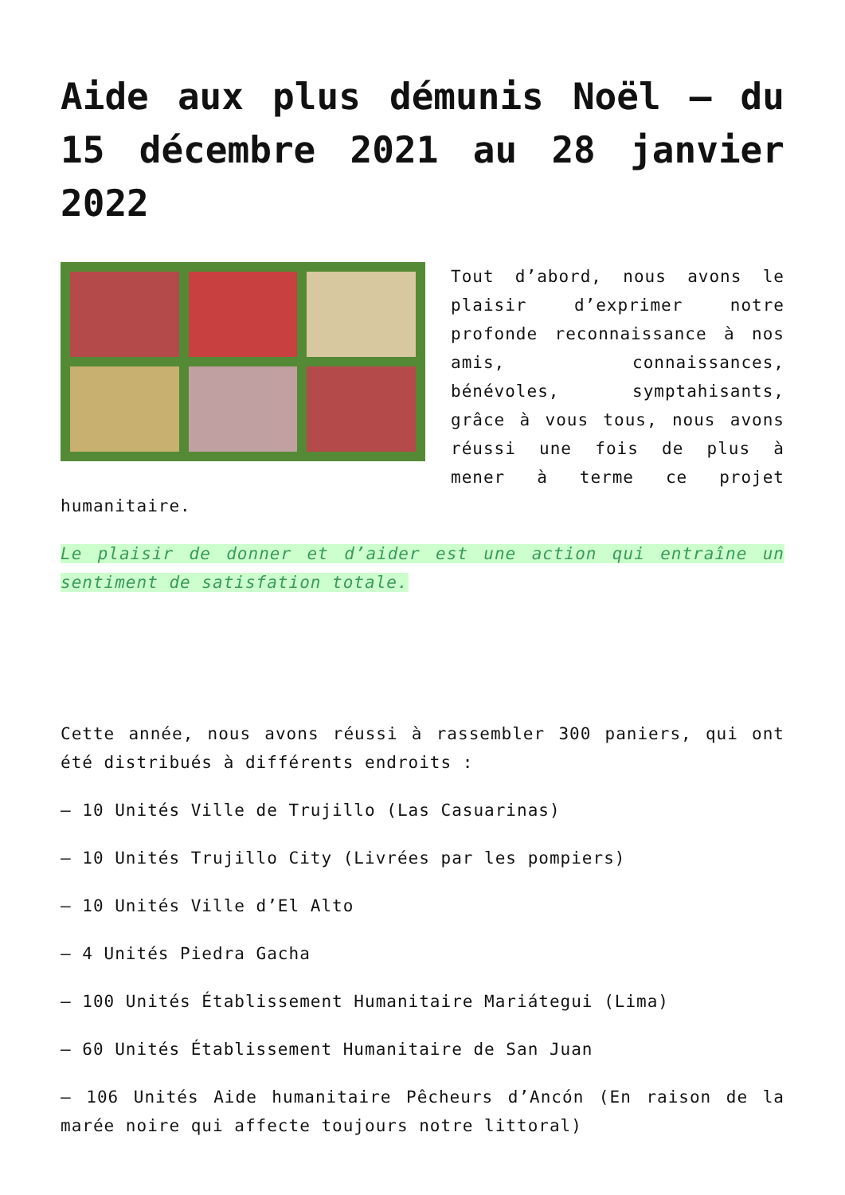Aide aux plus démunis Noël – du 15 décembre 2021 au 28 janvier 2022
Tout d’abord, nous avons le plaisir d’exprimer notre profonde reconnaissance à nos amis, connaissances, bénévoles, symptahisants, grâce à vous tous, nous avons réussi une fois de plus à mener à terme ce projet humanitaire.
Le plaisir de donner et d’aider est une action qui entraîne un sentiment de satisfation totale.
Cette année, nous avons réussi à rassembler 300 paniers, qui ont été distribués à différents endroits :
– 10 Unités Ville de Trujillo (Las Casuarinas)
– 10 Unités Trujillo City (Livrées par les pompiers)
– 10 Unités Ville d’El Alto
– 4 Unités Piedra Gacha
– 100 Unités Établissement Humanitaire Mariátegui (Lima)
– 60 Unités Établissement Humanitaire de San Juan
– 106 Unités Aide humanitaire Pêcheurs d’Ancón (En raison de la marée noire qui affecte toujours notre littoral)